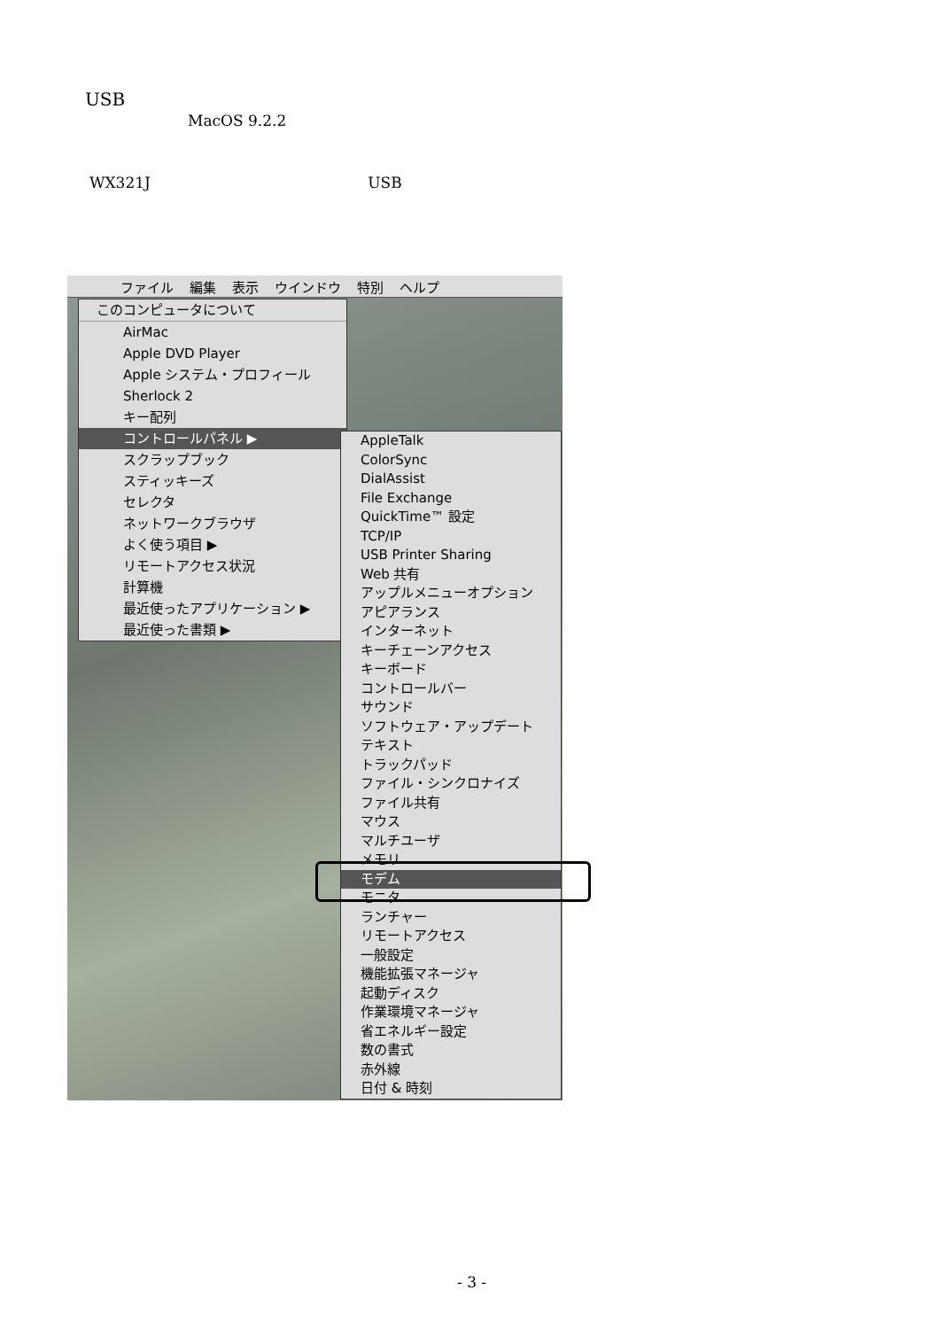USB
MacOS 9.2.2
WX321J USB
ファイル 編集 表示 ウインドウ 特別 ヘルプ
このコンピュータについて
AirMac
Apple DVD Player
Apple システム・プロフィール
Sherlock 2
キー配列
コントロールパネル ▶
スクラップブック
スティッキーズ
セレクタ
ネットワークブラウザ
よく使う項目 ▶
リモートアクセス状況
計算機
最近使ったアプリケーション ▶
最近使った書類 ▶
AppleTalk
ColorSync
DialAssist
File Exchange
QuickTime™ 設定
TCP/IP
USB Printer Sharing
Web 共有
アップルメニューオプション
アピアランス
インターネット
キーチェーンアクセス
キーボード
コントロールバー
サウンド
ソフトウェア・アップデート
テキスト
トラックパッド
ファイル・シンクロナイズ
ファイル共有
マウス
マルチユーザ
メモリ
モデム
モニタ
ランチャー
リモートアクセス
一般設定
機能拡張マネージャ
起動ディスク
作業環境マネージャ
省エネルギー設定
数の書式
赤外線
日付 & 時刻
- 3 -